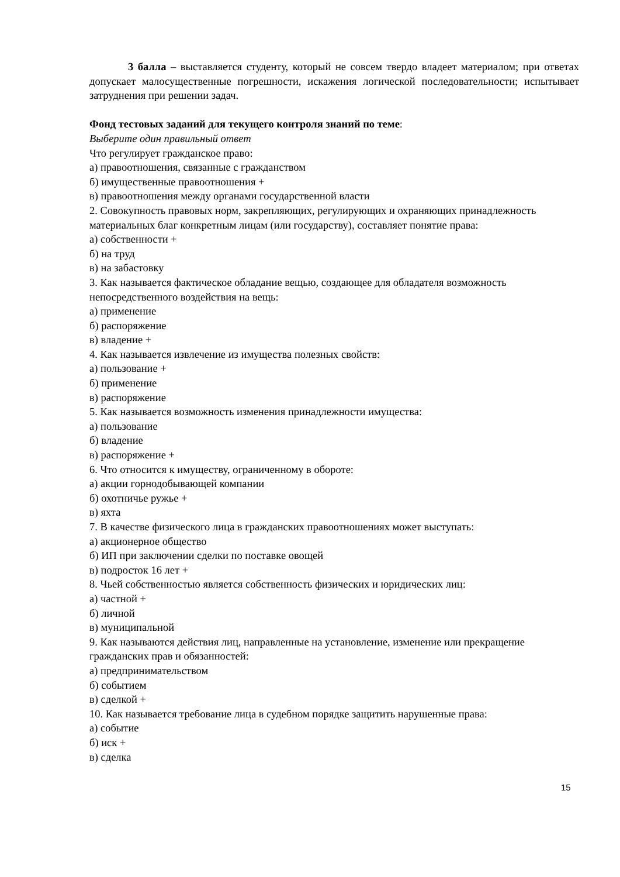3 балла – выставляется студенту, который не совсем твердо владеет материалом; при ответах допускает малосущественные погрешности, искажения логической последовательности; испытывает затруднения при решении задач.
Фонд тестовых заданий для текущего контроля знаний по теме:
Выберите один правильный ответ
Что регулирует гражданское право:
а) правоотношения, связанные с гражданством
б) имущественные правоотношения +
в) правоотношения между органами государственной власти
2. Совокупность правовых норм, закрепляющих, регулирующих и охраняющих принадлежность материальных благ конкретным лицам (или государству), составляет понятие права:
а) собственности +
б) на труд
в) на забастовку
3. Как называется фактическое обладание вещью, создающее для обладателя возможность непосредственного воздействия на вещь:
а) применение
б) распоряжение
в) владение +
4. Как называется извлечение из имущества полезных свойств:
а) пользование +
б) применение
в) распоряжение
5. Как называется возможность изменения принадлежности имущества:
а) пользование
б) владение
в) распоряжение +
6. Что относится к имуществу, ограниченному в обороте:
а) акции горнодобывающей компании
б) охотничье ружье +
в) яхта
7. В качестве физического лица в гражданских правоотношениях может выступать:
а) акционерное общество
б) ИП при заключении сделки по поставке овощей
в) подросток 16 лет +
8. Чьей собственностью является собственность физических и юридических лиц:
а) частной +
б) личной
в) муниципальной
9. Как называются действия лиц, направленные на установление, изменение или прекращение гражданских прав и обязанностей:
а) предпринимательством
б) событием
в) сделкой +
10. Как называется требование лица в судебном порядке защитить нарушенные права:
а) событие
б) иск +
в) сделка
15